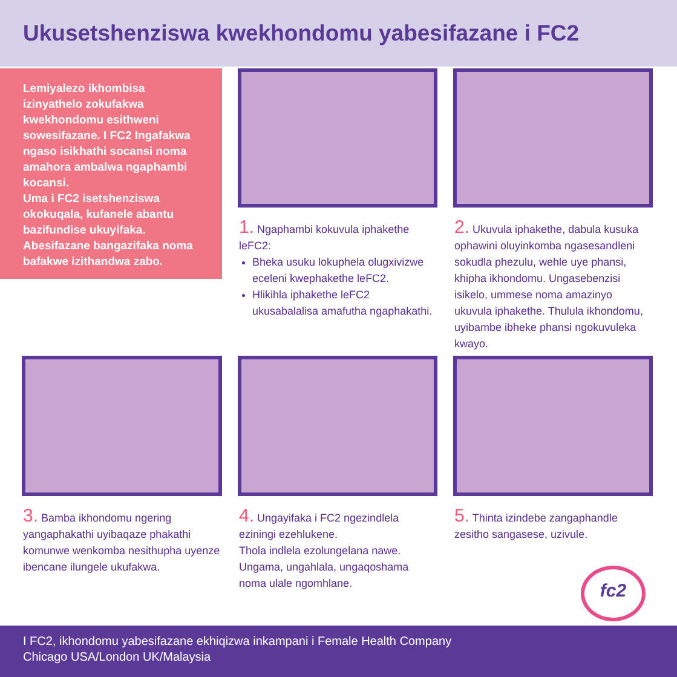Ukusetshenziswa kwekhondomu yabesifazane i FC2
Lemiyalezo ikhombisa izinyathelo zokufakwa kwekhondomu esithweni sowesifazane. I FC2 Ingafakwa ngaso isikhathi socansi noma amahora ambalwa ngaphambi kocansi.
Uma i FC2 isetshenziswa okokuqala, kufanele abantu bazifundise ukuyifaka. Abesifazane bangazifaka noma bafakwe izithandwa zabo.
1. Ngaphambi kokuvula iphakethe leFC2:
Bheka usuku lokuphela olugxivizwe eceleni kwephakethe leFC2.
Hlikihla iphakethe leFC2 ukusabalalisa amafutha ngaphakathi.
2. Ukuvula iphakethe, dabula kusuka ophawini oluyinkomba ngasesandleni sokudla phezulu, wehle uye phansi, khipha ikhondomu. Ungasebenzisi isikelo, ummese noma amazinyo ukuvula iphakethe. Thulula ikhondomu, uyibambe ibheke phansi ngokuvuleka kwayo.
3. Bamba ikhondomu ngering yangaphakathi uyibaqaze phakathi komunwe wenkomba nesithupha uyenze ibencane ilungele ukufakwa.
4. Ungayifaka i FC2 ngezindlela eziningi ezehlukene.
Thola indlela ezolungelana nawe. Ungama, ungahlala, ungaqoshama noma ulale ngomhlane.
5. Thinta izindebe zangaphandle zesitho sangasese, uzivule.
fc2
I FC2, ikhondomu yabesifazane ekhiqizwa inkampani i Female Health Company
Chicago USA/London UK/Malaysia